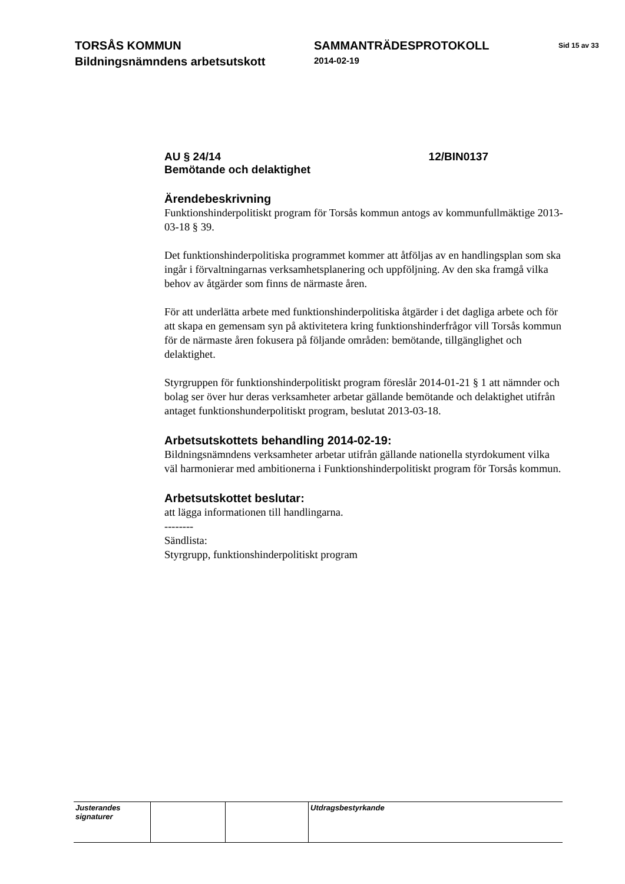TORSÅS KOMMUN
Bildningsnämndens arbetsutskott
SAMMANTRÄDESPROTOKOLL
2014-02-19
Sid 15 av 33
AU § 24/14 12/BIN0137
Bemötande och delaktighet
Ärendebeskrivning
Funktionshinderpolitiskt program för Torsås kommun antogs av kommunfullmäktige 2013-03-18 § 39.
Det funktionshinderpolitiska programmet kommer att åtföljas av en handlingsplan som ska ingår i förvaltningarnas verksamhetsplanering och uppföljning. Av den ska framgå vilka behov av åtgärder som finns de närmaste åren.
För att underlätta arbete med funktionshinderpolitiska åtgärder i det dagliga arbete och för att skapa en gemensam syn på aktivitetera kring funktionshinderfrågor vill Torsås kommun för de närmaste åren fokusera på följande områden: bemötande, tillgänglighet och delaktighet.
Styrgruppen för funktionshinderpolitiskt program föreslår 2014-01-21 § 1 att nämnder och bolag ser över hur deras verksamheter arbetar gällande bemötande och delaktighet utifrån antaget funktionshunderpolitiskt program, beslutat 2013-03-18.
Arbetsutskottets behandling 2014-02-19:
Bildningsnämndens verksamheter arbetar utifrån gällande nationella styrdokument vilka väl harmonierar med ambitionerna i Funktionshinderpolitiskt program för Torsås kommun.
Arbetsutskottet beslutar:
att lägga informationen till handlingarna.
--------
Sändlista:
Styrgrupp, funktionshinderpolitiskt program
| Justerandes signaturer | | | Utdragsbestyrkande |